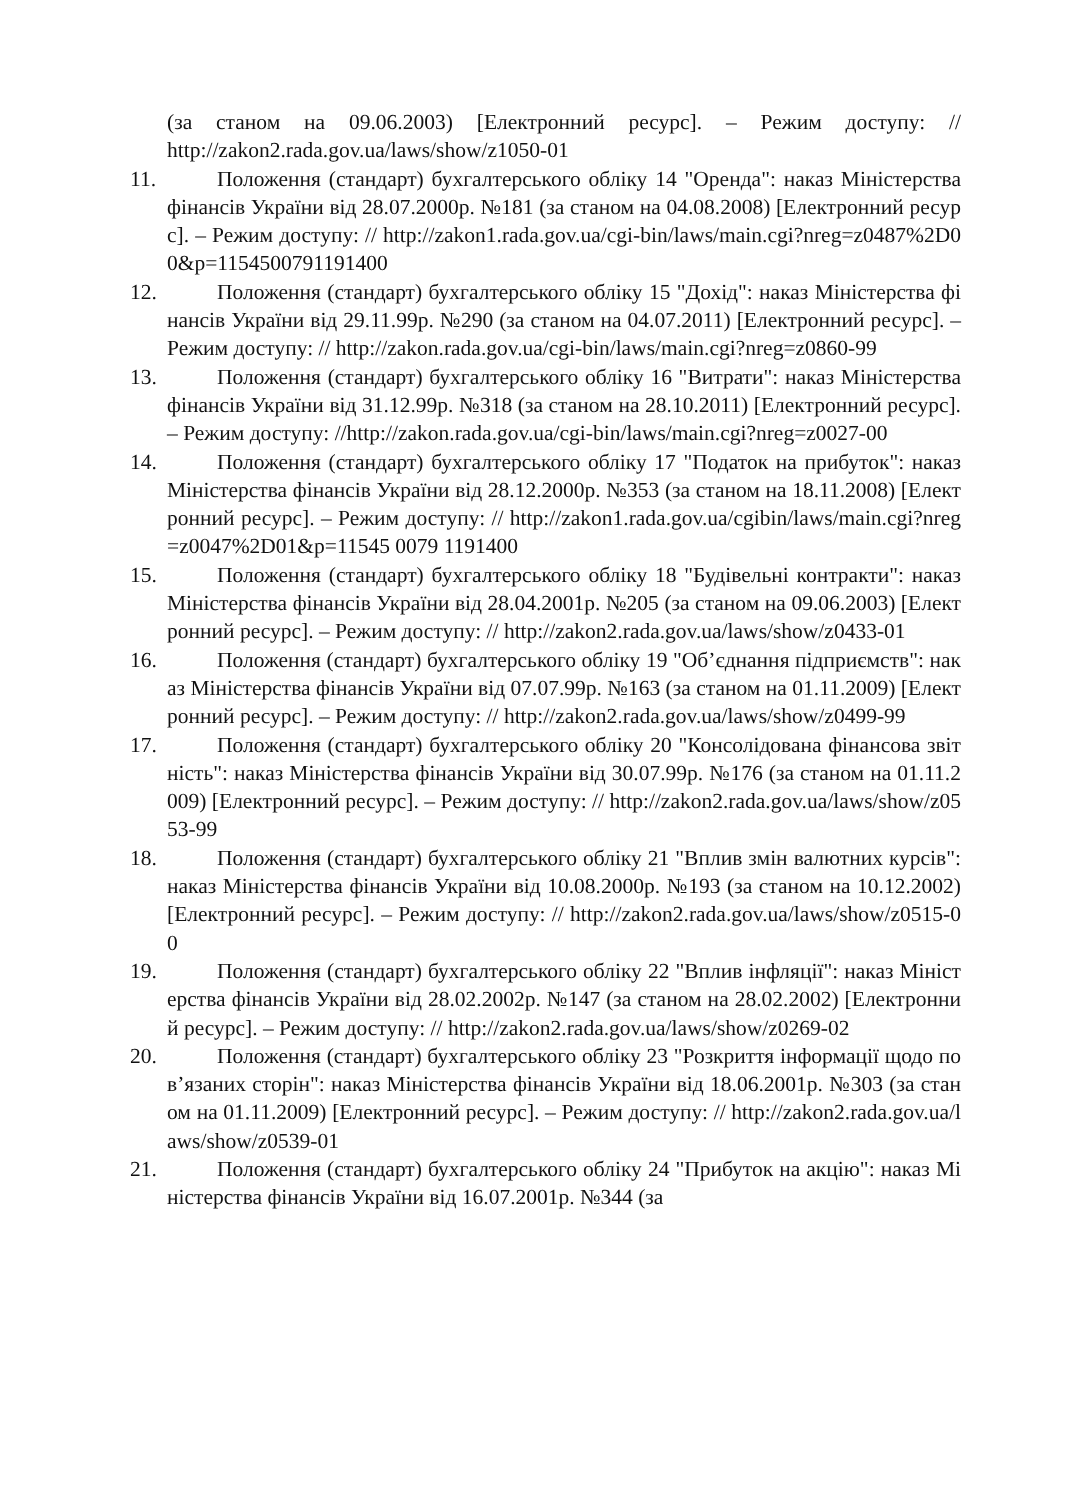(за станом на 09.06.2003) [Електронний ресурс]. – Режим доступу: // http://zakon2.rada.gov.ua/laws/show/z1050-01
11.
Положення (стандарт) бухгалтерського обліку 14 "Оренда": наказ Міністерства фінансів України від 28.07.2000р. №181 (за станом на 04.08.2008) [Електронний ресурс]. – Режим доступу: // http://zakon1.rada.gov.ua/cgi-bin/laws/main.cgi?nreg=z0487%2D00&p=1154500791191400
12.
Положення (стандарт) бухгалтерського обліку 15 "Дохід": наказ Міністерства фінансів України від 29.11.99р. №290 (за станом на 04.07.2011) [Електронний ресурс]. – Режим доступу: // http://zakon.rada.gov.ua/cgi-bin/laws/main.cgi?nreg=z0860-99
13.
Положення (стандарт) бухгалтерського обліку 16 "Витрати": наказ Міністерства фінансів України від 31.12.99р. №318 (за станом на 28.10.2011) [Електронний ресурс]. – Режим доступу: //http://zakon.rada.gov.ua/cgi-bin/laws/main.cgi?nreg=z0027-00
14.
Положення (стандарт) бухгалтерського обліку 17 "Податок на прибуток": наказ Міністерства фінансів України від 28.12.2000р. №353 (за станом на 18.11.2008) [Електронний ресурс]. – Режим доступу: // http://zakon1.rada.gov.ua/cgibin/laws/main.cgi?nreg=z0047%2D01&p=11545 0079 1191400
15.
Положення (стандарт) бухгалтерського обліку 18 "Будівельні контракти": наказ Міністерства фінансів України від 28.04.2001р. №205 (за станом на 09.06.2003) [Електронний ресурс]. – Режим доступу: // http://zakon2.rada.gov.ua/laws/show/z0433-01
16.
Положення (стандарт) бухгалтерського обліку 19 "Об’єднання підприємств": наказ Міністерства фінансів України від 07.07.99р. №163 (за станом на 01.11.2009) [Електронний ресурс]. – Режим доступу: // http://zakon2.rada.gov.ua/laws/show/z0499-99
17.
Положення (стандарт) бухгалтерського обліку 20 "Консолідована фінансова звітність": наказ Міністерства фінансів України від 30.07.99р. №176 (за станом на 01.11.2009) [Електронний ресурс]. – Режим доступу: // http://zakon2.rada.gov.ua/laws/show/z0553-99
18.
Положення (стандарт) бухгалтерського обліку 21 "Вплив змін валютних курсів": наказ Міністерства фінансів України від 10.08.2000р. №193 (за станом на 10.12.2002) [Електронний ресурс]. – Режим доступу: // http://zakon2.rada.gov.ua/laws/show/z0515-00
19.
Положення (стандарт) бухгалтерського обліку 22 "Вплив інфляції": наказ Міністерства фінансів України від 28.02.2002р. №147 (за станом на 28.02.2002) [Електронний ресурс]. – Режим доступу: // http://zakon2.rada.gov.ua/laws/show/z0269-02
20.
Положення (стандарт) бухгалтерського обліку 23 "Розкриття інформації щодо пов’язаних сторін": наказ Міністерства фінансів України від 18.06.2001р. №303 (за станом на 01.11.2009) [Електронний ресурс]. – Режим доступу: // http://zakon2.rada.gov.ua/laws/show/z0539-01
21.
Положення (стандарт) бухгалтерського обліку 24 "Прибуток на акцію": наказ Міністерства фінансів України від 16.07.2001р. №344 (за